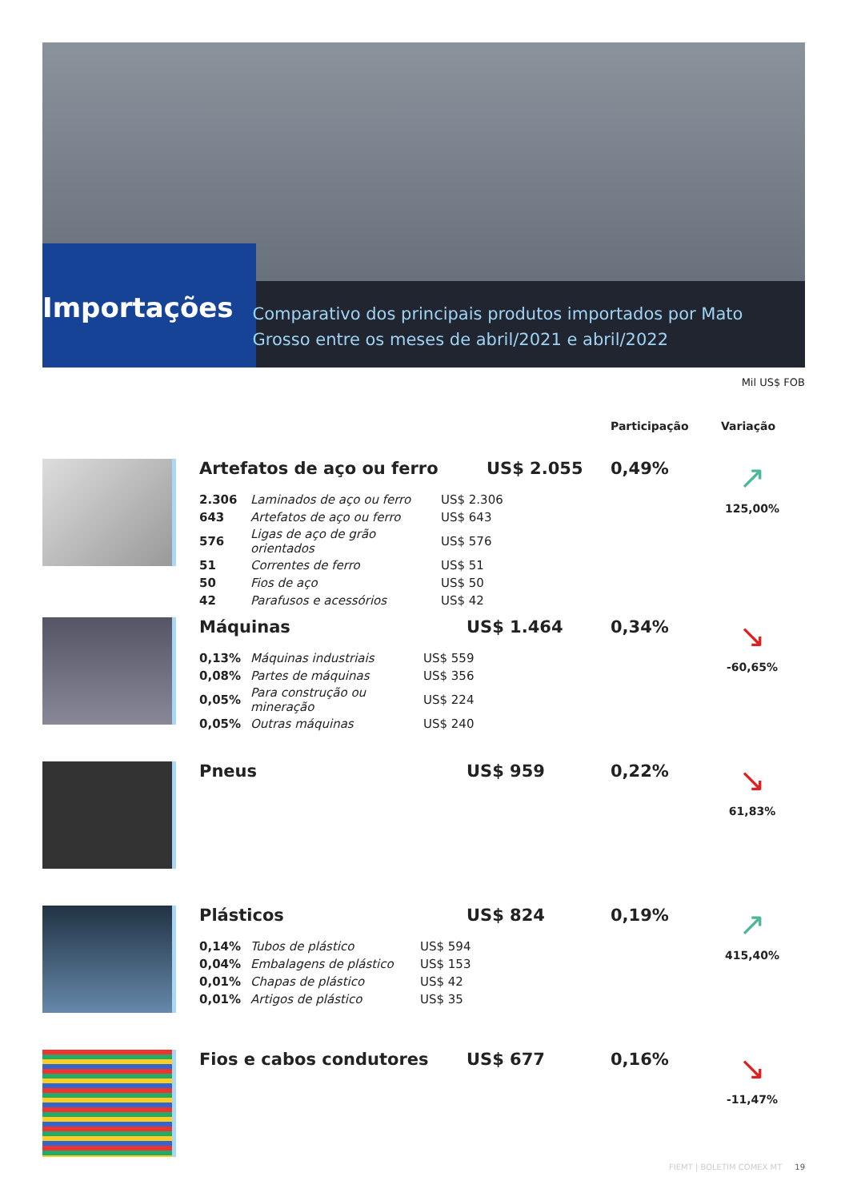Importações
Comparativo dos principais produtos importados por Mato Grosso entre os meses de abril/2021 e abril/2022
Mil US$ FOB
Participação Variação
Artefatos de aço ou ferro US$ 2.055 0,49% ↗
125,00%
| 2.306 | Laminados de aço ou ferro | US$ 2.306 |
| 643 | Artefatos de aço ou ferro | US$ 643 |
| 576 | Ligas de aço de grão orientados | US$ 576 |
| 51 | Correntes de ferro | US$ 51 |
| 50 | Fios de aço | US$ 50 |
| 42 | Parafusos e acessórios | US$ 42 |
Máquinas US$ 1.464 0,34% ↘
-60,65%
| 0,13% | Máquinas industriais | US$ 559 |
| 0,08% | Partes de máquinas | US$ 356 |
| 0,05% | Para construção ou mineração | US$ 224 |
| 0,05% | Outras máquinas | US$ 240 |
Pneus US$ 959 0,22% ↘
61,83%
Plásticos US$ 824 0,19% ↗
415,40%
| 0,14% | Tubos de plástico | US$ 594 |
| 0,04% | Embalagens de plástico | US$ 153 |
| 0,01% | Chapas de plástico | US$ 42 |
| 0,01% | Artigos de plástico | US$ 35 |
Fios e cabos condutores US$ 677 0,16% ↘
-11,47%
FIEMT | BOLETIM COMEX MT 19